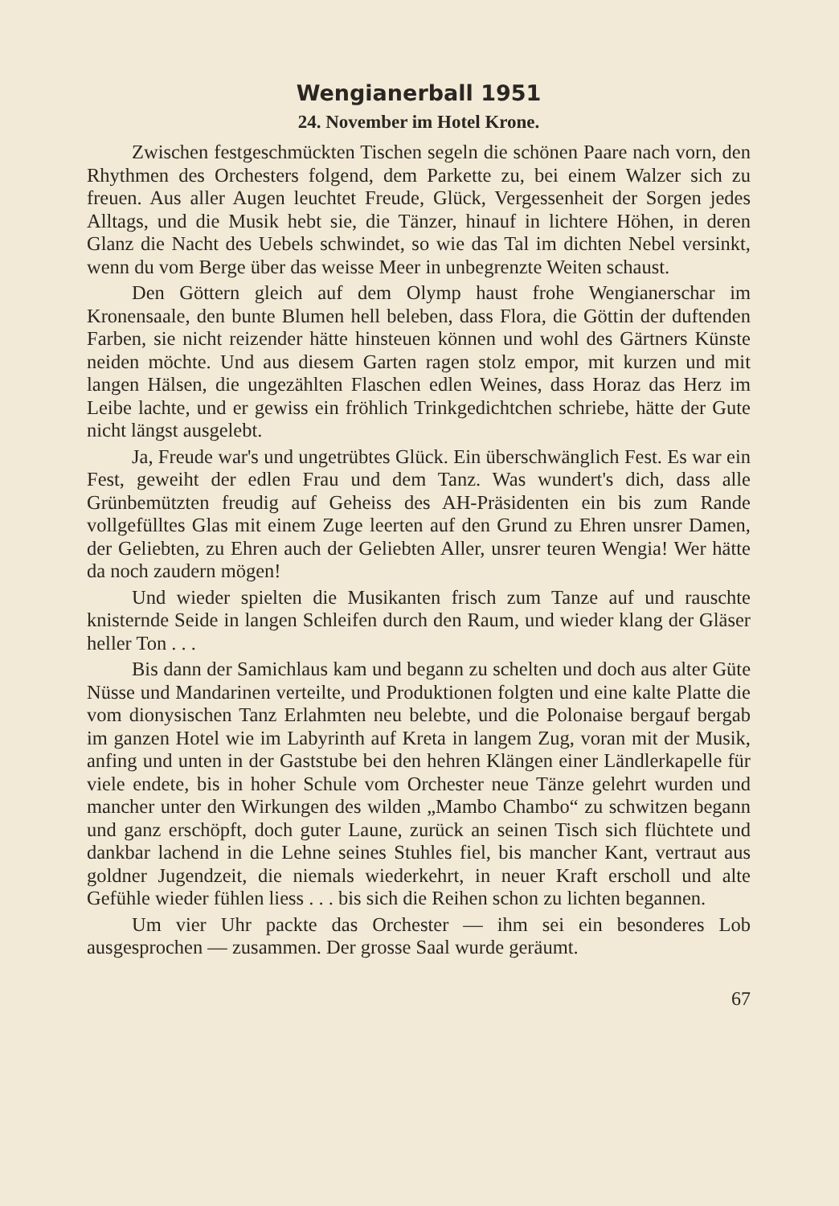Wengianerball 1951
24. November im Hotel Krone.
Zwischen festgeschmückten Tischen segeln die schönen Paare nach vorn, den Rhythmen des Orchesters folgend, dem Parkette zu, bei einem Walzer sich zu freuen. Aus aller Augen leuchtet Freude, Glück, Vergessenheit der Sorgen jedes Alltags, und die Musik hebt sie, die Tänzer, hinauf in lichtere Höhen, in deren Glanz die Nacht des Uebels schwindet, so wie das Tal im dichten Nebel versinkt, wenn du vom Berge über das weisse Meer in unbegrenzte Weiten schaust.
Den Göttern gleich auf dem Olymp haust frohe Wengianerschar im Kronensaale, den bunte Blumen hell beleben, dass Flora, die Göttin der duftenden Farben, sie nicht reizender hätte hinsteuen können und wohl des Gärtners Künste neiden möchte. Und aus diesem Garten ragen stolz empor, mit kurzen und mit langen Hälsen, die ungezählten Flaschen edlen Weines, dass Horaz das Herz im Leibe lachte, und er gewiss ein fröhlich Trinkgedichtchen schriebe, hätte der Gute nicht längst ausgelebt.
Ja, Freude war's und ungetrübtes Glück. Ein überschwänglich Fest. Es war ein Fest, geweiht der edlen Frau und dem Tanz. Was wundert's dich, dass alle Grünbemützten freudig auf Geheiss des AH-Präsidenten ein bis zum Rande vollgefülltes Glas mit einem Zuge leerten auf den Grund zu Ehren unsrer Damen, der Geliebten, zu Ehren auch der Geliebten Aller, unsrer teuren Wengia! Wer hätte da noch zaudern mögen!
Und wieder spielten die Musikanten frisch zum Tanze auf und rauschte knisternde Seide in langen Schleifen durch den Raum, und wieder klang der Gläser heller Ton . . .
Bis dann der Samichlaus kam und begann zu schelten und doch aus alter Güte Nüsse und Mandarinen verteilte, und Produktionen folgten und eine kalte Platte die vom dionysischen Tanz Erlahmten neu belebte, und die Polonaise bergauf bergab im ganzen Hotel wie im Labyrinth auf Kreta in langem Zug, voran mit der Musik, anfing und unten in der Gaststube bei den hehren Klängen einer Ländlerkapelle für viele endete, bis in hoher Schule vom Orchester neue Tänze gelehrt wurden und mancher unter den Wirkungen des wilden „Mambo Chambo“ zu schwitzen begann und ganz erschöpft, doch guter Laune, zurück an seinen Tisch sich flüchtete und dankbar lachend in die Lehne seines Stuhles fiel, bis mancher Kant, vertraut aus goldner Jugendzeit, die niemals wiederkehrt, in neuer Kraft erscholl und alte Gefühle wieder fühlen liess . . . bis sich die Reihen schon zu lichten begannen.
Um vier Uhr packte das Orchester — ihm sei ein besonderes Lob ausgesprochen — zusammen. Der grosse Saal wurde geräumt.
67